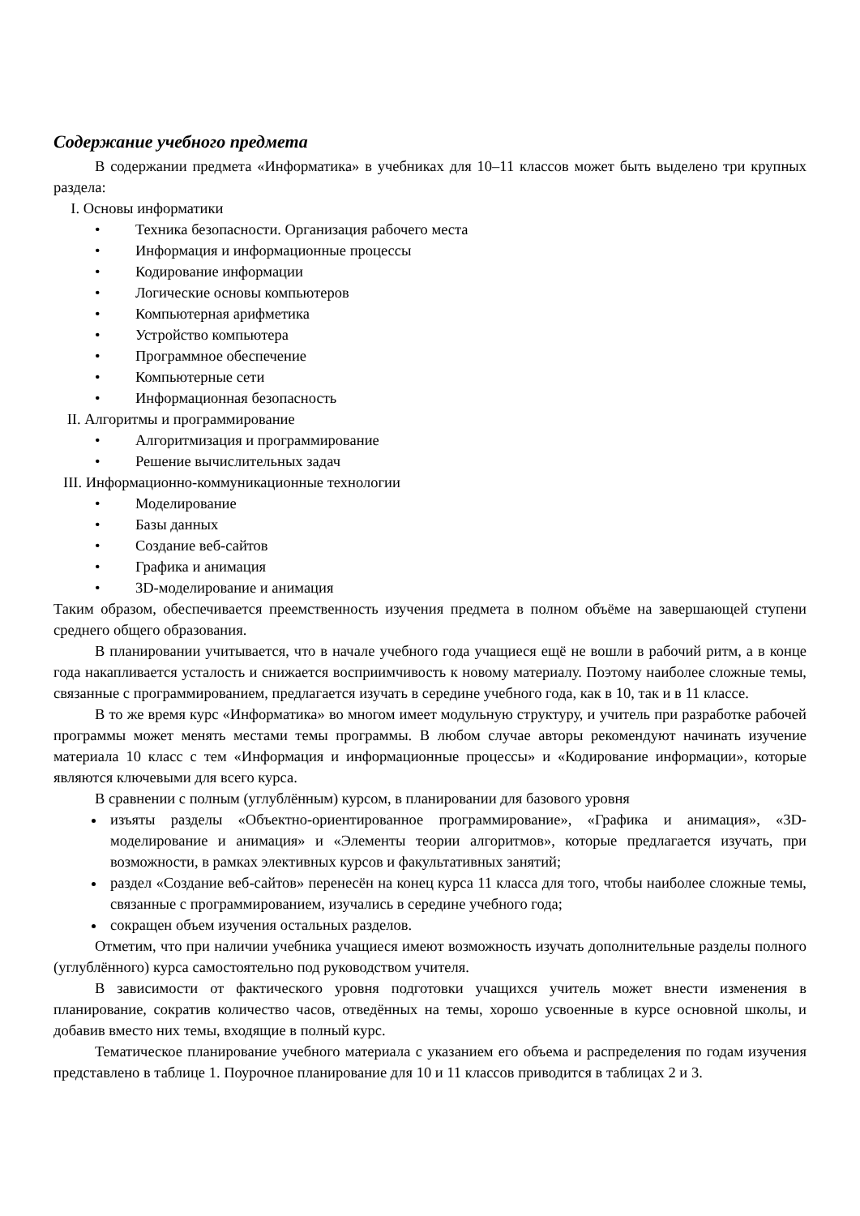Содержание учебного предмета
В содержании предмета «Информатика» в учебниках для 10–11 классов может быть выделено три крупных раздела:
I. Основы информатики
• Техника безопасности. Организация рабочего места
• Информация и информационные процессы
• Кодирование информации
• Логические основы компьютеров
• Компьютерная арифметика
• Устройство компьютера
• Программное обеспечение
• Компьютерные сети
• Информационная безопасность
II. Алгоритмы и программирование
• Алгоритмизация и программирование
• Решение вычислительных задач
III. Информационно-коммуникационные технологии
• Моделирование
• Базы данных
• Создание веб-сайтов
• Графика и анимация
• 3D-моделирование и анимация
Таким образом, обеспечивается преемственность изучения предмета в полном объёме на завершающей ступени среднего общего образования.
В планировании учитывается, что в начале учебного года учащиеся ещё не вошли в рабочий ритм, а в конце года накапливается усталость и снижается восприимчивость к новому материалу. Поэтому наиболее сложные темы, связанные с программированием, предлагается изучать в середине учебного года, как в 10, так и в 11 классе.
В то же время курс «Информатика» во многом имеет модульную структуру, и учитель при разработке рабочей программы может менять местами темы программы. В любом случае авторы рекомендуют начинать изучение материала 10 класс с тем «Информация и информационные процессы» и «Кодирование информации», которые являются ключевыми для всего курса.
В сравнении с полным (углублённым) курсом, в планировании для базового уровня
изъяты разделы «Объектно-ориентированное программирование», «Графика и анимация», «3D-моделирование и анимация» и «Элементы теории алгоритмов», которые предлагается изучать, при возможности, в рамках элективных курсов и факультативных занятий;
раздел «Создание веб-сайтов» перенесён на конец курса 11 класса для того, чтобы наиболее сложные темы, связанные с программированием, изучались в середине учебного года;
сокращен объем изучения остальных разделов.
Отметим, что при наличии учебника учащиеся имеют возможность изучать дополнительные разделы полного (углублённого) курса самостоятельно под руководством учителя.
В зависимости от фактического уровня подготовки учащихся учитель может внести изменения в планирование, сократив количество часов, отведённых на темы, хорошо усвоенные в курсе основной школы, и добавив вместо них темы, входящие в полный курс.
Тематическое планирование учебного материала с указанием его объема и распределения по годам изучения представлено в таблице 1. Поурочное планирование для 10 и 11 классов приводится в таблицах 2 и 3.